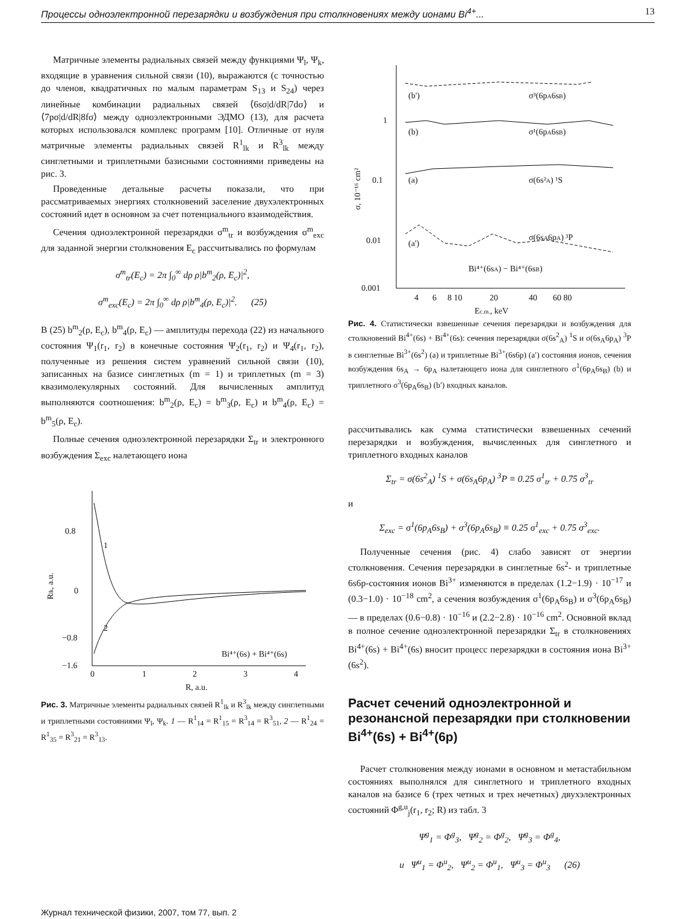Процессы одноэлектронной перезарядки и возбуждения при столкновениях между ионами Bi<sup>4+</sup>... 13
Матричные элементы радиальных связей между функциями Ψ<sub>l</sub>, Ψ<sub>k</sub>, входящие в уравнения сильной связи (10), выражаются (с точностью до членов, квадратичных по малым параметрам S<sub>13</sub> и S<sub>24</sub>) через линейные комбинации радиальных связей ⟨6sσ|d/dR|7dσ⟩ и ⟨7pσ|d/dR|8fσ⟩ между одноэлектронными ЭДМО (13), для расчета которых использовался комплекс программ [10]. Отличные от нуля матричные элементы радиальных связей R<sup>1</sup><sub>lk</sub> и R<sup>3</sup><sub>lk</sub> между синглетными и триплетными базисными состояниями приведены на рис. 3.
Проведенные детальные расчеты показали, что при рассматриваемых энергиях столкновений заселение двухэлектронных состояний идет в основном за счет потенциального взаимодействия.
Сечения одноэлектронной перезарядки σ<sup>m</sup><sub>tr</sub> и возбуждения σ<sup>m</sup><sub>exc</sub> для заданной энергии столкновения E<sub>c</sub> рассчитывались по формулам
σ<sup>m</sup><sub>tr</sub>(E<sub>c</sub>) = 2π ∫<sub>0</sub><sup>∞</sup> dρ ρ|b<sup>m</sup><sub>2</sub>(ρ, E<sub>c</sub>)|<sup>2</sup>,
σ<sup>m</sup><sub>exc</sub>(E<sub>c</sub>) = 2π ∫<sub>0</sub><sup>∞</sup> dρ ρ|b<sup>m</sup><sub>4</sub>(ρ, E<sub>c</sub>)|<sup>2</sup>. (25)
В (25) b<sup>m</sup><sub>2</sub>(ρ, E<sub>c</sub>), b<sup>m</sup><sub>4</sub>(ρ, E<sub>c</sub>) — амплитуды перехода (22) из начального состояния Ψ<sub>1</sub>(r<sub>1</sub>, r<sub>2</sub>) в конечные состояния Ψ<sub>2</sub>(r<sub>1</sub>, r<sub>2</sub>) и Ψ<sub>4</sub>(r<sub>1</sub>, r<sub>2</sub>), полученные из решения систем уравнений сильной связи (10), записанных на базисе синглетных (m = 1) и триплетных (m = 3) квазимолекулярных состояний. Для вычисленных амплитуд выполняются соотношения: b<sup>m</sup><sub>2</sub>(ρ, E<sub>c</sub>) = b<sup>m</sup><sub>3</sub>(ρ, E<sub>c</sub>) и b<sup>m</sup><sub>4</sub>(ρ, E<sub>c</sub>) = b<sup>m</sup><sub>5</sub>(ρ, E<sub>c</sub>).
Полные сечения одноэлектронной перезарядки Σ<sub>tr</sub> и электронного возбуждения Σ<sub>exc</sub> налетающего иона
0.8
0
−0.8
−1.6
0
1
2
3
4
R, a.u.
Rlk, a.u.
1
2
Bi⁴⁺(6s) + Bi⁴⁺(6s)
Рис. 3. Матричные элементы радиальных связей R<sup>1</sup><sub>lk</sub> и R<sup>3</sup><sub>lk</sub> между синглетными и триплетными состояниями Ψ<sub>l</sub>, Ψ<sub>k</sub>. 1 — R<sup>1</sup><sub>14</sub> = R<sup>1</sup><sub>15</sub> = R<sup>3</sup><sub>14</sub> = R<sup>3</sup><sub>51</sub>, 2 — R<sup>1</sup><sub>24</sub> = R<sup>1</sup><sub>35</sub> = R<sup>3</sup><sub>21</sub> = R<sup>3</sup><sub>13</sub>.
1
0.1
0.01
0.001
4
6
8 10
20
40
60 80
Ec.m., keV
σ, 10⁻¹⁶ cm²
(b')
σ³(6pA6sB)
(b)
σ¹(6pA6sB)
(a)
σ(6s²A) ¹S
(a')
σ(6sA6pA) ³P
Bi⁴⁺(6sA) − Bi⁴⁺(6sB)
Рис. 4. Статистически взвешенные сечения перезарядки и возбуждения для столкновений Bi<sup>4+</sup>(6s) + Bi<sup>4+</sup>(6s): сечения перезарядки σ(6s<sup>2</sup><sub>A</sub>) <sup>1</sup>S и σ(6s<sub>A</sub>6p<sub>A</sub>) <sup>3</sup>P в синглетные Bi<sup>3+</sup>(6s<sup>2</sup>) (a) и триплетные Bi<sup>3+</sup>(6s6p) (a′) состояния ионов, сечения возбуждения 6s<sub>A</sub> → 6p<sub>A</sub> налетающего иона для синглетного σ<sup>1</sup>(6p<sub>A</sub>6s<sub>B</sub>) (b) и триплетного σ<sup>3</sup>(6p<sub>A</sub>6s<sub>B</sub>) (b′) входных каналов.
рассчитывались как сумма статистически взвешенных сечений перезарядки и возбуждения, вычисленных для синглетного и триплетного входных каналов
Σ<sub>tr</sub> = σ(6s<sup>2</sup><sub>A</sub>) <sup>1</sup>S + σ(6s<sub>A</sub>6p<sub>A</sub>) <sup>3</sup>P ≡ 0.25 σ<sup>1</sup><sub>tr</sub> + 0.75 σ<sup>3</sup><sub>tr</sub>
и
Σ<sub>exc</sub> = σ<sup>1</sup>(6p<sub>A</sub>6s<sub>B</sub>) + σ<sup>3</sup>(6p<sub>A</sub>6s<sub>B</sub>) ≡ 0.25 σ<sup>1</sup><sub>exc</sub> + 0.75 σ<sup>3</sup><sub>exc</sub>.
Полученные сечения (рис. 4) слабо зависят от энергии столкновения. Сечения перезарядки в синглетные 6s<sup>2</sup>- и триплетные 6s6p-состояния ионов Bi<sup>3+</sup> изменяются в пределах (1.2−1.9) · 10<sup>−17</sup> и (0.3−1.0) · 10<sup>−18</sup> cm<sup>2</sup>, а сечения возбуждения σ<sup>1</sup>(6p<sub>A</sub>6s<sub>B</sub>) и σ<sup>3</sup>(6p<sub>A</sub>6s<sub>B</sub>) — в пределах (0.6−0.8) · 10<sup>−16</sup> и (2.2−2.8) · 10<sup>−16</sup> cm<sup>2</sup>. Основной вклад в полное сечение одноэлектронной перезарядки Σ<sub>tr</sub> в столкновениях Bi<sup>4+</sup>(6s) + Bi<sup>4+</sup>(6s) вносит процесс перезарядки в состояния иона Bi<sup>3+</sup>(6s<sup>2</sup>).
Расчет сечений одноэлектронной и резонансной перезарядки при столкновении Bi<sup>4+</sup>(6s) + Bi<sup>4+</sup>(6p)
Расчет столкновения между ионами в основном и метастабильном состояниях выполнялся для синглетного и триплетного входных каналов на базисе 6 (трех четных и трех нечетных) двухэлектронных состояний Φ<sup>g,u</sup><sub>j</sub>(r<sub>1</sub>, r<sub>2</sub>; R) из табл. 3
Ψ<sup>g</sup><sub>1</sub> = Φ<sup>g</sup><sub>3</sub>, Ψ<sup>g</sup><sub>2</sub> = Φ<sup>g</sup><sub>2</sub>, Ψ<sup>g</sup><sub>3</sub> = Φ<sup>g</sup><sub>4</sub>,
и Ψ<sup>u</sup><sub>1</sub> = Φ<sup>u</sup><sub>2</sub>, Ψ<sup>u</sup><sub>2</sub> = Φ<sup>u</sup><sub>1</sub>, Ψ<sup>u</sup><sub>3</sub> = Φ<sup>u</sup><sub>3</sub> (26)
Журнал технической физики, 2007, том 77, вып. 2